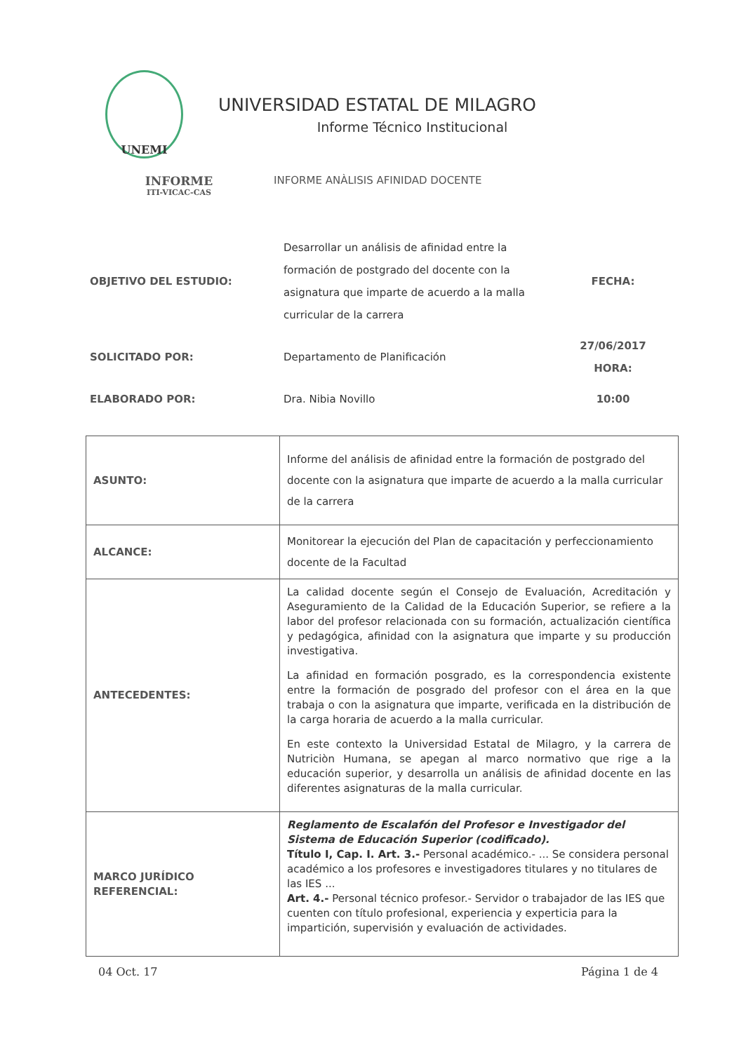UNEMI
UNIVERSIDAD ESTATAL DE MILAGRO
Informe Técnico Institucional
INFORME
ITI-VICAC-CAS
INFORME ANÀLISIS AFINIDAD DOCENTE
| OBJETIVO DEL ESTUDIO: | Desarrollar un análisis de afinidad entre la formación de postgrado del docente con la asignatura que imparte de acuerdo a la malla curricular de la carrera | FECHA: |
| SOLICITADO POR: | Departamento de Planificación | 27/06/2017 HORA: |
| ELABORADO POR: | Dra. Nibia Novillo | 10:00 |
| ASUNTO: | Informe del análisis de afinidad entre la formación de postgrado del docente con la asignatura que imparte de acuerdo a la malla curricular de la carrera |
| ALCANCE: | Monitorear la ejecución del Plan de capacitación y perfeccionamiento docente de la Facultad |
| ANTECEDENTES: | La calidad docente según el Consejo de Evaluación, Acreditación y Aseguramiento de la Calidad de la Educación Superior, se refiere a la labor del profesor relacionada con su formación, actualización científica y pedagógica, afinidad con la asignatura que imparte y su producción investigativa. La afinidad en formación posgrado, es la correspondencia existente entre la formación de posgrado del profesor con el área en la que trabaja o con la asignatura que imparte, verificada en la distribución de la carga horaria de acuerdo a la malla curricular. En este contexto la Universidad Estatal de Milagro, y la carrera de Nutriciòn Humana, se apegan al marco normativo que rige a la educación superior, y desarrolla un análisis de afinidad docente en las diferentes asignaturas de la malla curricular. |
| MARCO JURÍDICO REFERENCIAL: | Reglamento de Escalafón del Profesor e Investigador del Sistema de Educación Superior (codificado). Título I, Cap. I. Art. 3.- Personal académico.- ... Se considera personal académico a los profesores e investigadores titulares y no titulares de las IES ... Art. 4.- Personal técnico profesor.- Servidor o trabajador de las IES que cuenten con título profesional, experiencia y experticia para la impartición, supervisión y evaluación de actividades. |
04 Oct. 17 Página 1 de 4